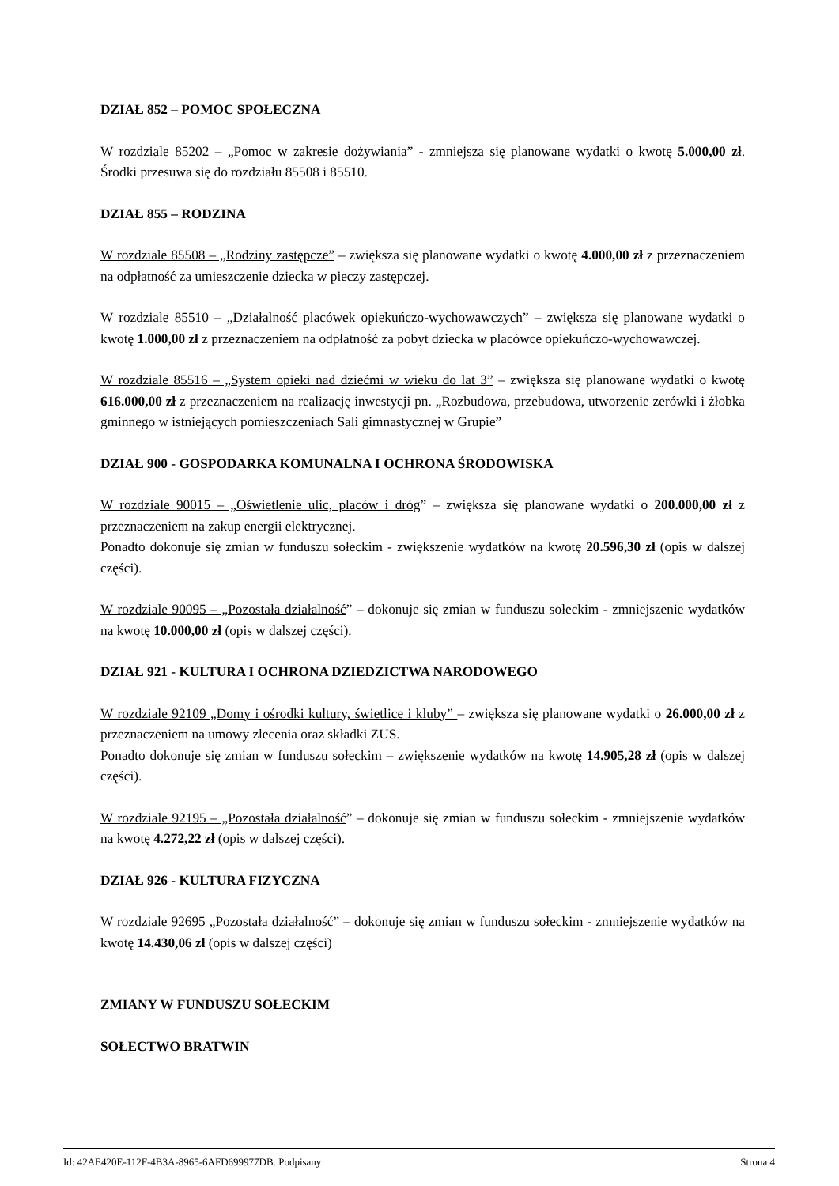DZIAŁ 852 – POMOC SPOŁECZNA
W rozdziale 85202 – „Pomoc w zakresie dożywiania” - zmniejsza się planowane wydatki o kwotę 5.000,00 zł. Środki przesuwa się do rozdziału 85508 i 85510.
DZIAŁ 855 – RODZINA
W rozdziale 85508 – „Rodziny zastępcze” – zwiększa się planowane wydatki o kwotę 4.000,00 zł z przeznaczeniem na odpłatność za umieszczenie dziecka w pieczy zastępczej.
W rozdziale 85510 – „Działalność placówek opiekuńczo-wychowawczych” – zwiększa się planowane wydatki o kwotę 1.000,00 zł z przeznaczeniem na odpłatność za pobyt dziecka w placówce opiekuńczo-wychowawczej.
W rozdziale 85516 – „System opieki nad dziećmi w wieku do lat 3” – zwiększa się planowane wydatki o kwotę 616.000,00 zł z przeznaczeniem na realizację inwestycji pn. „Rozbudowa, przebudowa, utworzenie zerówki i żłobka gminnego w istniejących pomieszczeniach Sali gimnastycznej w Grupie”
DZIAŁ 900 - GOSPODARKA KOMUNALNA I OCHRONA ŚRODOWISKA
W rozdziale 90015 – „Oświetlenie ulic, placów i dróg” – zwiększa się planowane wydatki o 200.000,00 zł z przeznaczeniem na zakup energii elektrycznej.
Ponadto dokonuje się zmian w funduszu sołeckim - zwiększenie wydatków na kwotę 20.596,30 zł (opis w dalszej części).
W rozdziale 90095 – „Pozostała działalność” – dokonuje się zmian w funduszu sołeckim - zmniejszenie wydatków na kwotę 10.000,00 zł (opis w dalszej części).
DZIAŁ 921 - KULTURA I OCHRONA DZIEDZICTWA NARODOWEGO
W rozdziale 92109 „Domy i ośrodki kultury, świetlice i kluby” – zwiększa się planowane wydatki o 26.000,00 zł z przeznaczeniem na umowy zlecenia oraz składki ZUS.
Ponadto dokonuje się zmian w funduszu sołeckim – zwiększenie wydatków na kwotę 14.905,28 zł (opis w dalszej części).
W rozdziale 92195 – „Pozostała działalność” – dokonuje się zmian w funduszu sołeckim - zmniejszenie wydatków na kwotę 4.272,22 zł (opis w dalszej części).
DZIAŁ 926 - KULTURA FIZYCZNA
W rozdziale 92695 „Pozostała działalność” – dokonuje się zmian w funduszu sołeckim - zmniejszenie wydatków na kwotę 14.430,06 zł (opis w dalszej części)
ZMIANY W FUNDUSZU SOŁECKIM
SOŁECTWO BRATWIN
Id: 42AE420E-112F-4B3A-8965-6AFD699977DB. Podpisany Strona 4